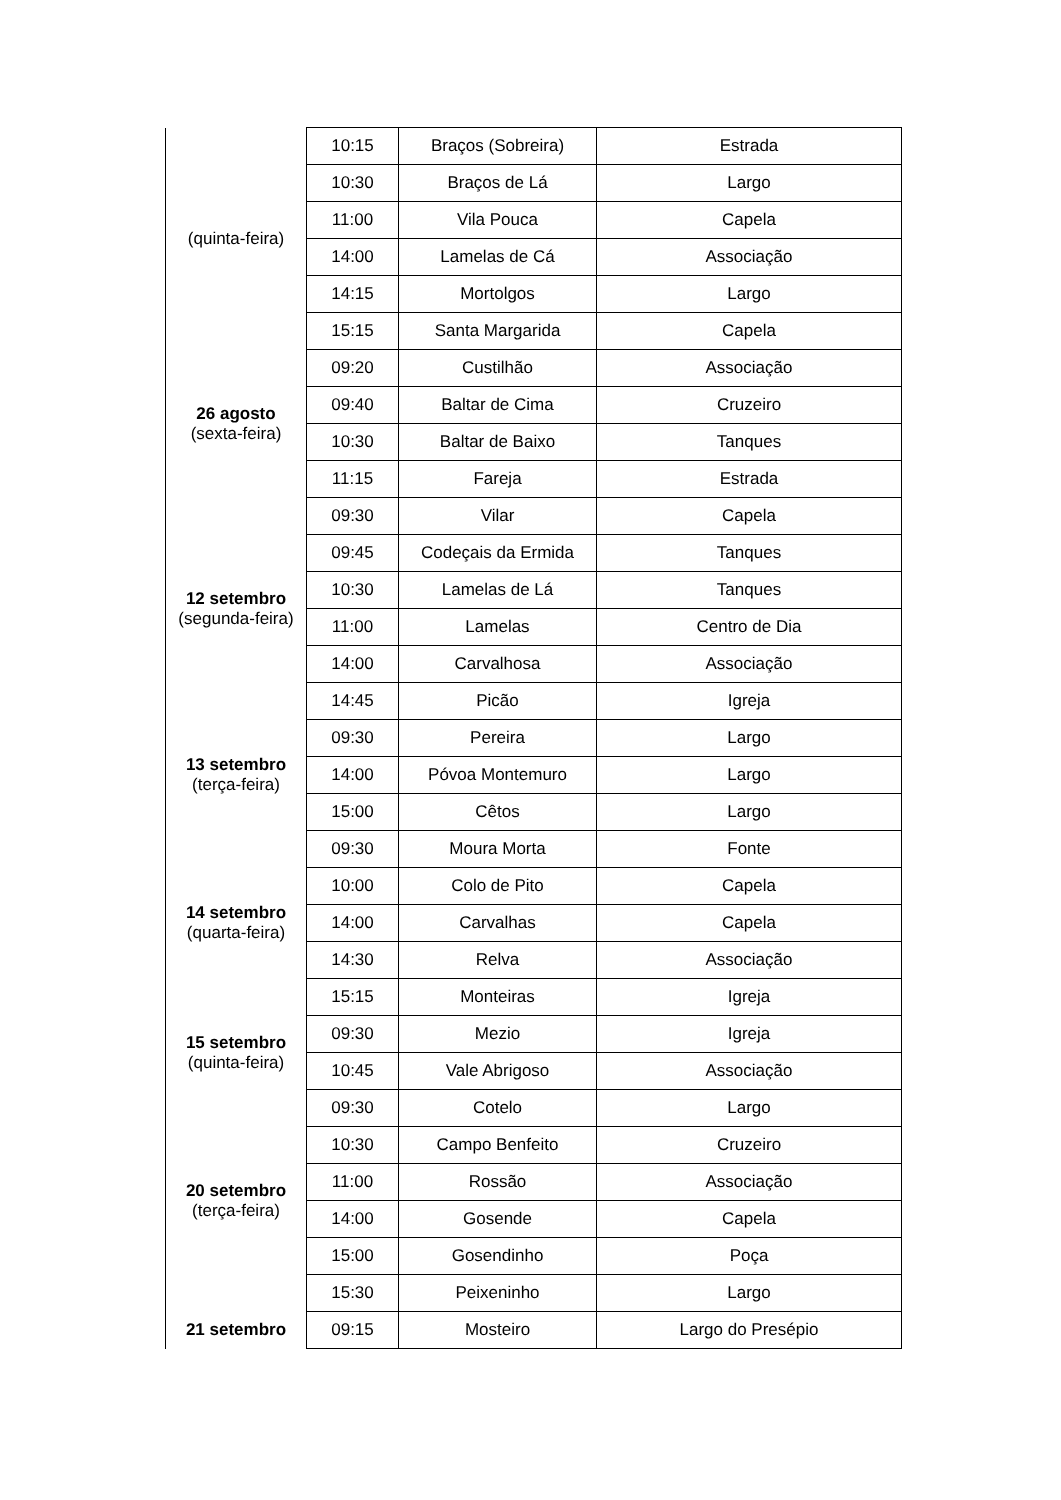| (quinta-feira) | 10:15 | Braços (Sobreira) | Estrada |
| | 10:30 | Braços de Lá | Largo |
| | 11:00 | Vila Pouca | Capela |
| | 14:00 | Lamelas de Cá | Associação |
| | 14:15 | Mortolgos | Largo |
| | 15:15 | Santa Margarida | Capela |
| 26 agosto (sexta-feira) | 09:20 | Custilhão | Associação |
| | 09:40 | Baltar de Cima | Cruzeiro |
| | 10:30 | Baltar de Baixo | Tanques |
| | 11:15 | Fareja | Estrada |
| 12 setembro (segunda-feira) | 09:30 | Vilar | Capela |
| | 09:45 | Codeçais da Ermida | Tanques |
| | 10:30 | Lamelas de Lá | Tanques |
| | 11:00 | Lamelas | Centro de Dia |
| | 14:00 | Carvalhosa | Associação |
| | 14:45 | Picão | Igreja |
| 13 setembro (terça-feira) | 09:30 | Pereira | Largo |
| | 14:00 | Póvoa Montemuro | Largo |
| | 15:00 | Cêtos | Largo |
| 14 setembro (quarta-feira) | 09:30 | Moura Morta | Fonte |
| | 10:00 | Colo de Pito | Capela |
| | 14:00 | Carvalhas | Capela |
| | 14:30 | Relva | Associação |
| | 15:15 | Monteiras | Igreja |
| 15 setembro (quinta-feira) | 09:30 | Mezio | Igreja |
| | 10:45 | Vale Abrigoso | Associação |
| 20 setembro (terça-feira) | 09:30 | Cotelo | Largo |
| | 10:30 | Campo Benfeito | Cruzeiro |
| | 11:00 | Rossão | Associação |
| | 14:00 | Gosende | Capela |
| | 15:00 | Gosendinho | Poça |
| | 15:30 | Peixeninho | Largo |
| 21 setembro | 09:15 | Mosteiro | Largo do Presépio |